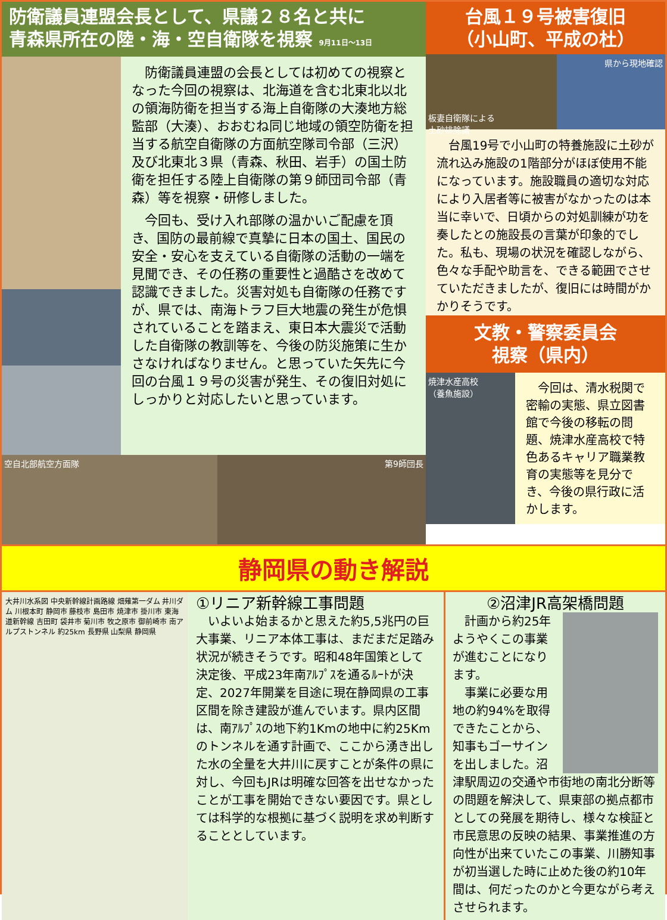防衛議員連盟会長として、県議２８名と共に
青森県所在の陸・海・空自衛隊を視察 9月11日～13日
　防衛議員連盟の会長としては初めての視察となった今回の視察は、北海道を含む北東北以北の領海防衛を担当する海上自衛隊の大湊地方総監部（大湊）、おおむね同じ地域の領空防衛を担当する航空自衛隊の方面航空隊司令部（三沢）及び北東北３県（青森、秋田、岩手）の国土防衛を担任する陸上自衛隊の第９師団司令部（青森）等を視察・研修しました。
　今回も、受け入れ部隊の温かいご配慮を頂き、国防の最前線で真摯に日本の国土、国民の安全・安心を支えている自衛隊の活動の一端を見聞でき、その任務の重要性と過酷さを改めて認識できました。災害対処も自衛隊の任務ですが、県では、南海トラフ巨大地震の発生が危惧されていることを踏まえ、東日本大震災で活動した自衛隊の教訓等を、今後の防災施策に生かさなければなりません。と思っていた矢先に今回の台風１９号の災害が発生、その復旧対処にしっかりと対応したいと思っています。
空自北部航空方面隊 第9師団長
台風１９号被害復旧
（小山町、平成の杜）
板妻自衛隊による
土砂排除議
県から現地確認
　台風19号で小山町の特養施設に土砂が流れ込み施設の1階部分がほぼ使用不能になっています。施設職員の適切な対応により入居者等に被害がなかったのは本当に幸いで、日頃からの対処訓練が功を奏したとの施設長の言葉が印象的でした。私も、現場の状況を確認しながら、色々な手配や助言を、できる範囲でさせていただきましたが、復旧には時間がかかりそうです。
文教・警察委員会
視察（県内）
焼津水産高校
（養魚施設）
　今回は、清水税関で密輸の実態、県立図書館で今後の移転の問題、焼津水産高校で特色あるキャリア職業教育の実態等を見分でき、今後の県行政に活かします。
静岡県の動き解説
大井川水系図 中央新幹線計画路線 畑薙第一ダム 井川ダム 川根本町 静岡市 藤枝市 島田市 焼津市 掛川市 東海道新幹線 吉田町 袋井市 菊川市 牧之原市 御前崎市 南アルプストンネル 約25km 長野県 山梨県 静岡県
①リニア新幹線工事問題
　いよいよ始まるかと思えた約5,5兆円の巨大事業、リニア本体工事は、まだまだ足踏み状況が続きそうです。昭和48年国策として決定後、平成23年南ｱﾙﾌﾟｽを通るﾙｰﾄが決定、2027年開業を目途に現在静岡県の工事区間を除き建設が進んでいます。県内区間は、南ｱﾙﾌﾟｽの地下約1Kmの地中に約25Kmのトンネルを通す計画で、ここから湧き出した水の全量を大井川に戻すことが条件の県に対し、今回もJRは明確な回答を出せなかったことが工事を開始できない要因です。県としては科学的な根拠に基づく説明を求め判断することとしています。
②沼津JR高架橋問題
　計画から約25年ようやくこの事業が進むことになります。
　事業に必要な用地の約94%を取得できたことから、知事もゴーサインを出しました。沼津駅周辺の交通や市街地の南北分断等の問題を解決して、県東部の拠点都市としての発展を期待し、様々な検証と市民意思の反映の結果、事業推進の方向性が出来ていたこの事業、川勝知事が初当選した時に止めた後の約10年間は、何だったのかと今更ながら考えさせられます。